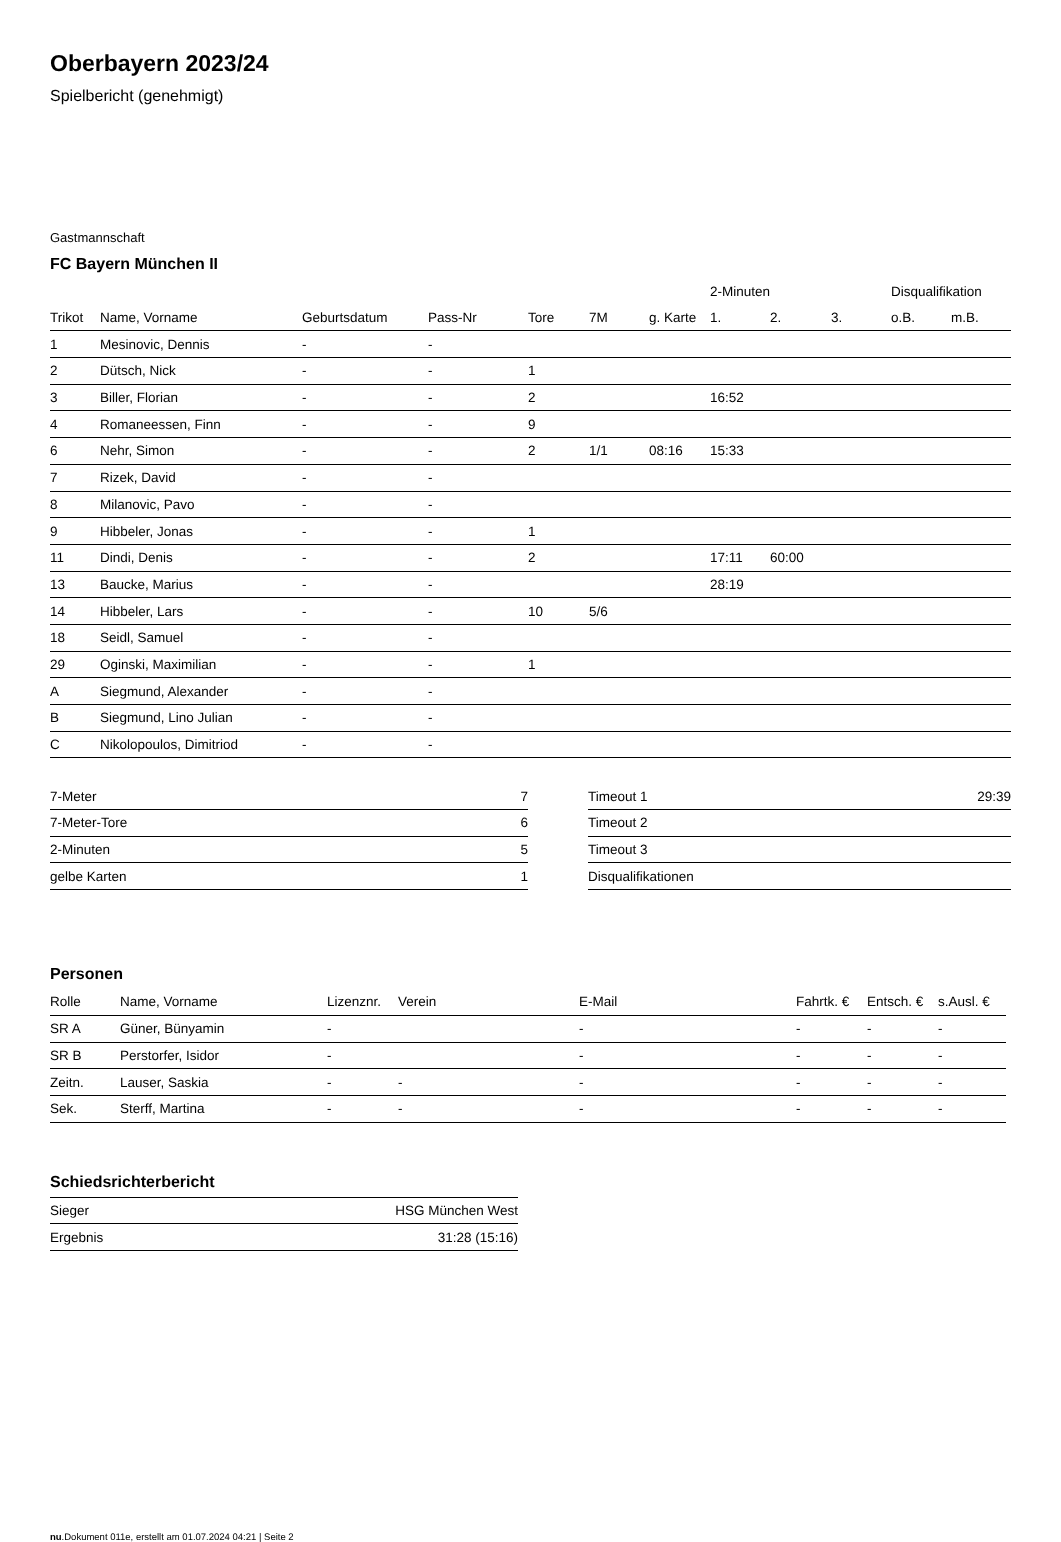Oberbayern 2023/24
Spielbericht (genehmigt)
Gastmannschaft
FC Bayern München II
| | | | | | | | 2-Minuten | | | Disqualifikation | |
| --- | --- | --- | --- | --- | --- | --- | --- | --- | --- | --- | --- |
| Trikot | Name, Vorname | Geburtsdatum | Pass-Nr | Tore | 7M | g. Karte | 1. | 2. | 3. | o.B. | m.B. |
| 1 | Mesinovic, Dennis | - | - | | | | | | | | |
| 2 | Dütsch, Nick | - | - | 1 | | | | | | | |
| 3 | Biller, Florian | - | - | 2 | | | 16:52 | | | | |
| 4 | Romaneessen, Finn | - | - | 9 | | | | | | | |
| 6 | Nehr, Simon | - | - | 2 | 1/1 | 08:16 | 15:33 | | | | |
| 7 | Rizek, David | - | - | | | | | | | | |
| 8 | Milanovic, Pavo | - | - | | | | | | | | |
| 9 | Hibbeler, Jonas | - | - | 1 | | | | | | | |
| 11 | Dindi, Denis | - | - | 2 | | | 17:11 | 60:00 | | | |
| 13 | Baucke, Marius | - | - | | | | 28:19 | | | | |
| 14 | Hibbeler, Lars | - | - | 10 | 5/6 | | | | | | |
| 18 | Seidl, Samuel | - | - | | | | | | | | |
| 29 | Oginski, Maximilian | - | - | 1 | | | | | | | |
| A | Siegmund, Alexander | - | - | | | | | | | | |
| B | Siegmund, Lino Julian | - | - | | | | | | | | |
| C | Nikolopoulos, Dimitriod | - | - | | | | | | | | |
| 7-Meter | 7 |
| 7-Meter-Tore | 6 |
| 2-Minuten | 5 |
| gelbe Karten | 1 |
| Timeout 1 | 29:39 |
| Timeout 2 | |
| Timeout 3 | |
| Disqualifikationen | |
Personen
| Rolle | Name, Vorname | Lizenznr. | Verein | E-Mail | Fahrtk. € | Entsch. € | s.Ausl. € |
| --- | --- | --- | --- | --- | --- | --- | --- |
| SR A | Güner, Bünyamin | - | | - | - | - | - |
| SR B | Perstorfer, Isidor | - | | - | - | - | - |
| Zeitn. | Lauser, Saskia | - | - | - | - | - | - |
| Sek. | Sterff, Martina | - | - | - | - | - | - |
Schiedsrichterbericht
| Sieger | HSG München West |
| Ergebnis | 31:28 (15:16) |
nu.Dokument 011e, erstellt am 01.07.2024 04:21 | Seite 2